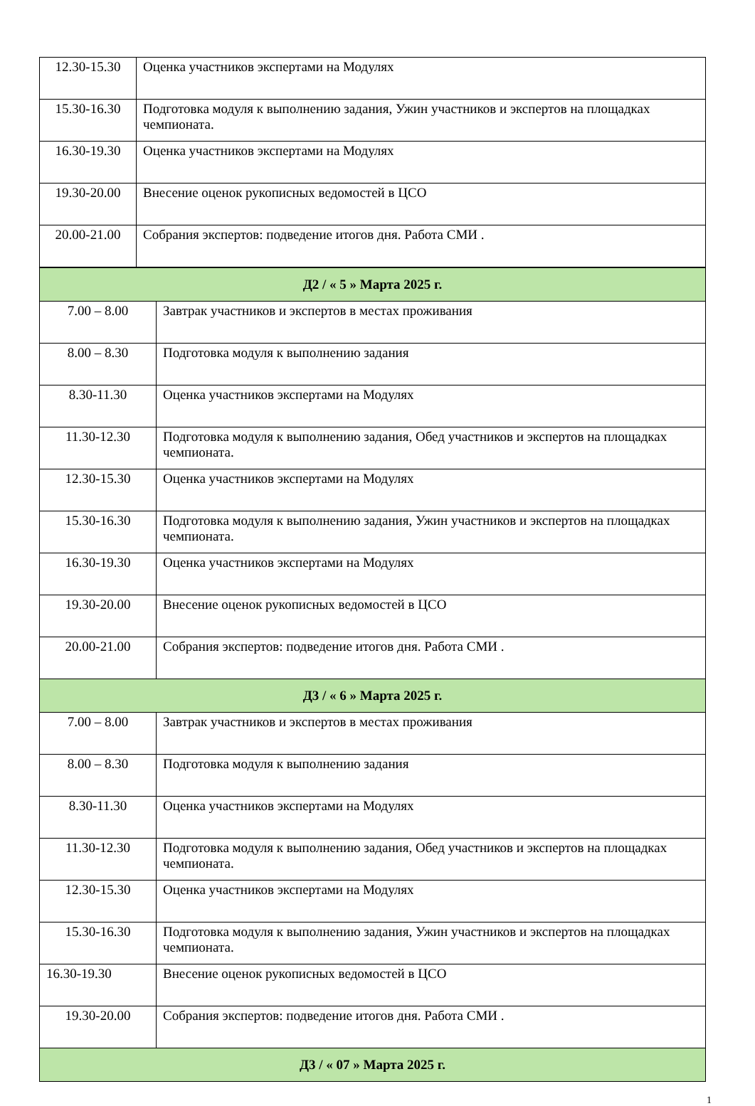| 12.30-15.30 | Оценка участников экспертами на Модулях |
| 15.30-16.30 | Подготовка модуля к выполнению задания, Ужин участников и экспертов на площадках чемпионата. |
| 16.30-19.30 | Оценка участников экспертами на Модулях |
| 19.30-20.00 | Внесение оценок рукописных ведомостей в ЦСО |
| 20.00-21.00 | Собрания экспертов: подведение итогов дня. Работа СМИ . |
| Д2 / « 5 » Марта 2025 г. | |
| 7.00 – 8.00 | Завтрак участников и экспертов в местах проживания |
| 8.00 – 8.30 | Подготовка модуля к выполнению задания |
| 8.30-11.30 | Оценка участников экспертами на Модулях |
| 11.30-12.30 | Подготовка модуля к выполнению задания, Обед участников и экспертов на площадках чемпионата. |
| 12.30-15.30 | Оценка участников экспертами на Модулях |
| 15.30-16.30 | Подготовка модуля к выполнению задания, Ужин участников и экспертов на площадках чемпионата. |
| 16.30-19.30 | Оценка участников экспертами на Модулях |
| 19.30-20.00 | Внесение оценок рукописных ведомостей в ЦСО |
| 20.00-21.00 | Собрания экспертов: подведение итогов дня. Работа СМИ . |
| Д3 / « 6 » Марта 2025 г. | |
| 7.00 – 8.00 | Завтрак участников и экспертов в местах проживания |
| 8.00 – 8.30 | Подготовка модуля к выполнению задания |
| 8.30-11.30 | Оценка участников экспертами на Модулях |
| 11.30-12.30 | Подготовка модуля к выполнению задания, Обед участников и экспертов на площадках чемпионата. |
| 12.30-15.30 | Оценка участников экспертами на Модулях |
| 15.30-16.30 | Подготовка модуля к выполнению задания, Ужин участников и экспертов на площадках чемпионата. |
| 16.30-19.30 | Внесение оценок рукописных ведомостей в ЦСО |
| 19.30-20.00 | Собрания экспертов: подведение итогов дня. Работа СМИ . |
| Д3 / « 07 » Марта 2025 г. | |
1